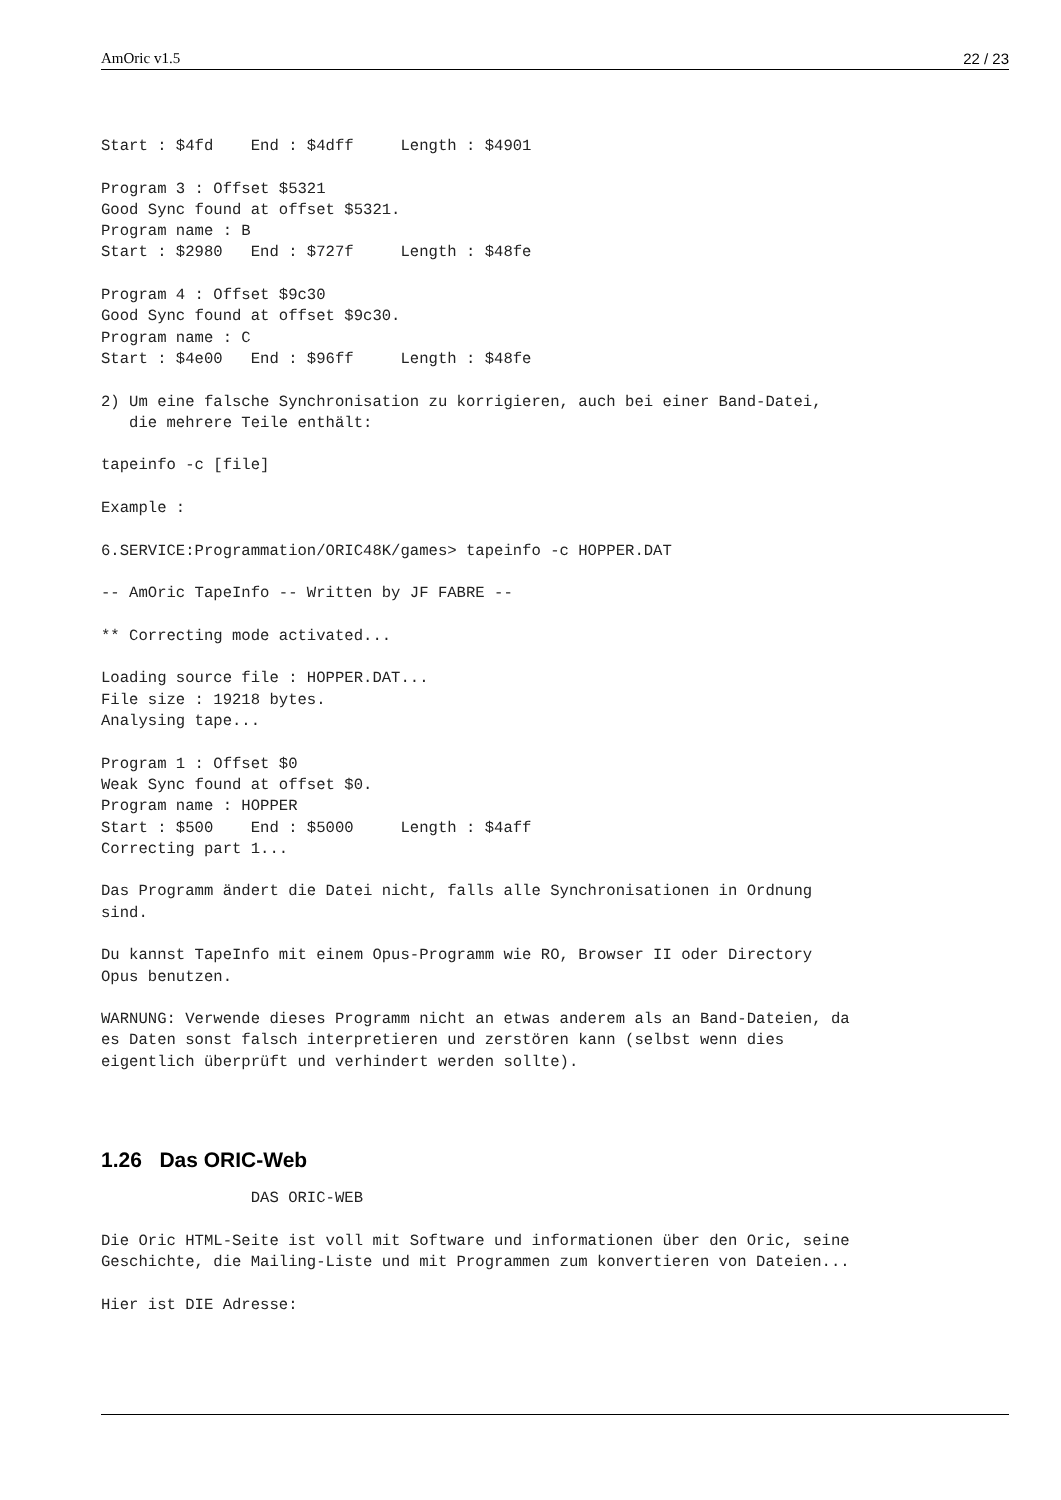AmOric v1.5 22 / 23
Start : $4fd    End : $4dff     Length : $4901

Program 3 : Offset $5321
Good Sync found at offset $5321.
Program name : B
Start : $2980   End : $727f     Length : $48fe

Program 4 : Offset $9c30
Good Sync found at offset $9c30.
Program name : C
Start : $4e00   End : $96ff     Length : $48fe

2) Um eine falsche Synchronisation zu korrigieren, auch bei einer Band-Datei,
   die mehrere Teile enthält:

tapeinfo -c [file]

Example :

6.SERVICE:Programmation/ORIC48K/games> tapeinfo -c HOPPER.DAT

-- AmOric TapeInfo -- Written by JF FABRE --

** Correcting mode activated...

Loading source file : HOPPER.DAT...
File size : 19218 bytes.
Analysing tape...

Program 1 : Offset $0
Weak Sync found at offset $0.
Program name : HOPPER
Start : $500    End : $5000     Length : $4aff
Correcting part 1...

Das Programm ändert die Datei nicht, falls alle Synchronisationen in Ordnung
sind.

Du kannst TapeInfo mit einem Opus-Programm wie RO, Browser II oder Directory
Opus benutzen.

WARNUNG: Verwende dieses Programm nicht an etwas anderem als an Band-Dateien, da
es Daten sonst falsch interpretieren und zerstören kann (selbst wenn dies
eigentlich überprüft und verhindert werden sollte).



1.26   Das ORIC-Web                DAS ORIC-WEB

Die Oric HTML-Seite ist voll mit Software und informationen über den Oric, seine
Geschichte, die Mailing-Liste und mit Programmen zum konvertieren von Dateien...

Hier ist DIE Adresse: